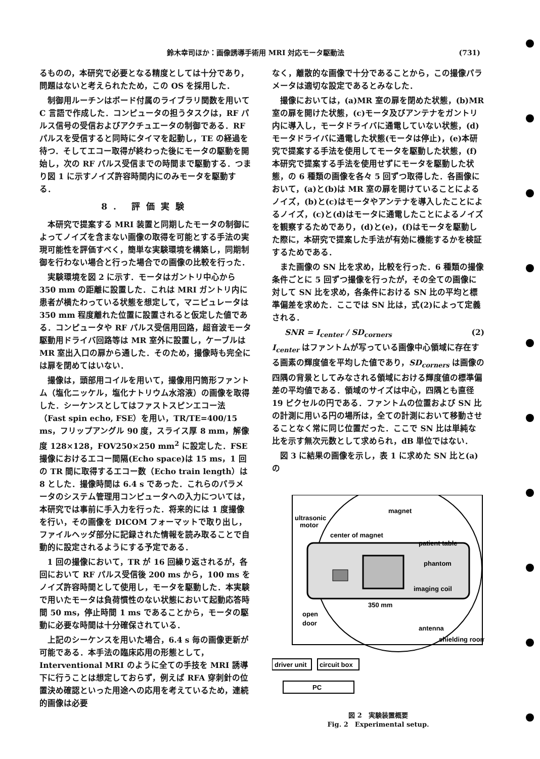鈴木幸司ほか：画像誘導手術用 MRI 対応モータ駆動法 (731)
るものの，本研究で必要となる精度としては十分であり，問題はないと考えられたため，この OS を採用した．
制御用ルーチンはボード付属のライブラリ関数を用いて C 言語で作成した．コンピュータの担うタスクは，RF パルス信号の受信およびアクチュエータの制御である．RF パルスを受信すると同時にタイマを起動し，TE の経過を待つ．そしてエコー取得が終わった後にモータの駆動を開始し，次の RF パルス受信までの時間まで駆動する．つまり図 1 に示すノイズ許容時間内にのみモータを駆動する．
8. 評価実験
本研究で提案する MRI 装置と同期したモータの制御によってノイズを含まない画像の取得を可能とする手法の実現可能性を評価すべく，簡単な実験環境を構築し，同期制御を行わない場合と行った場合での画像の比較を行った．
実験環境を図 2 に示す．モータはガントリ中心から 350 mm の距離に設置した．これは MRI ガントリ内に患者が横たわっている状態を想定して，マニピュレータは 350 mm 程度離れた位置に設置されると仮定した値である．コンピュータや RF パルス受信用回路，超音波モータ駆動用ドライバ回路等は MR 室外に設置し，ケーブルは MR 室出入口の扉から通した．そのため，撮像時も完全には扉を閉めてはいない．
撮像は，頭部用コイルを用いて，撮像用円筒形ファントム（塩化ニッケル，塩化ナトリウム水溶液）の画像を取得した．シーケンスとしてはファストスピンエコー法（Fast spin echo, FSE）を用い，TR/TE=400/15 ms，フリップアングル 90 度，スライス厚 8 mm，解像度 128×128，FOV250×250 mm<sup>2</sup> に設定した．FSE 撮像におけるエコー間隔(Echo space)は 15 ms，1 回の TR 間に取得するエコー数（Echo train length）は 8 とした．撮像時間は 6.4 s であった．これらのパラメータのシステム管理用コンピュータへの入力については，本研究では事前に手入力を行った．将来的には 1 度撮像を行い，その画像を DICOM フォーマットで取り出し，ファイルヘッダ部分に記録された情報を読み取ることで自動的に設定されるようにする予定である．
1 回の撮像において，TR が 16 回繰り返されるが，各回において RF パルス受信後 200 ms から，100 ms をノイズ許容時間として使用し，モータを駆動した．本実験で用いたモータは負荷慣性のない状態において起動応答時間 50 ms，停止時間 1 ms であることから，モータの駆動に必要な時間は十分確保されている．
上記のシーケンスを用いた場合，6.4 s 毎の画像更新が可能である．本手法の臨床応用の形態として，Interventional MRI のように全ての手技を MRI 誘導下に行うことは想定しておらず，例えば RFA 穿刺針の位置決め確認といった用途への応用を考えているため，連続的画像は必要
なく，離散的な画像で十分であることから，この撮像パラメータは適切な設定であるとみなした．
撮像においては，(a)MR 室の扉を閉めた状態，(b)MR 室の扉を開けた状態，(c)モータ及びアンテナをガントリ内に導入し，モータドライバに通電していない状態，(d)モータドライバに通電した状態(モータは停止)，(e)本研究で提案する手法を使用してモータを駆動した状態，(f)本研究で提案する手法を使用せずにモータを駆動した状態，の 6 種類の画像を各々 5 回ずつ取得した．各画像において，(a)と(b)は MR 室の扉を開けていることによるノイズ，(b)と(c)はモータやアンテナを導入したことによるノイズ，(c)と(d)はモータに通電したことによるノイズを観察するためであり，(d)と(e)，(f)はモータを駆動した際に，本研究で提案した手法が有効に機能するかを検証するためである．
また画像の SN 比を求め，比較を行った．6 種類の撮像条件ごとに 5 回ずつ撮像を行ったが，その全ての画像に対して SN 比を求め，各条件における SN 比の平均と標準偏差を求めた．ここでは SN 比は，式(2)によって定義される．
SNR = I<sub>center</sub> / SD<sub>corners</sub> (2)
I<sub>center</sub> はファントムが写っている画像中心領域に存在する画素の輝度値を平均した値であり，SD<sub>corners</sub> は画像の四隅の背景としてみなされる領域における輝度値の標準偏差の平均値である．領域のサイズは中心，四隅とも直径 19 ピクセルの円である．ファントムの位置および SN 比の計測に用いる円の場所は，全ての計測において移動させることなく常に同じ位置だった．ここで SN 比は単純な比を示す無次元数として求められ，dB 単位ではない．
図 3 に結果の画像を示し，表 1 に求めた SN 比と(a)の
magnet
ultrasonic
motor
center of magnet
patient table
phantom
imaging coil
350 mm
antenna
open
door
shielding room
driver unit
circuit box
PC
図 2　実験装置概要
Fig. 2　Experimental setup.